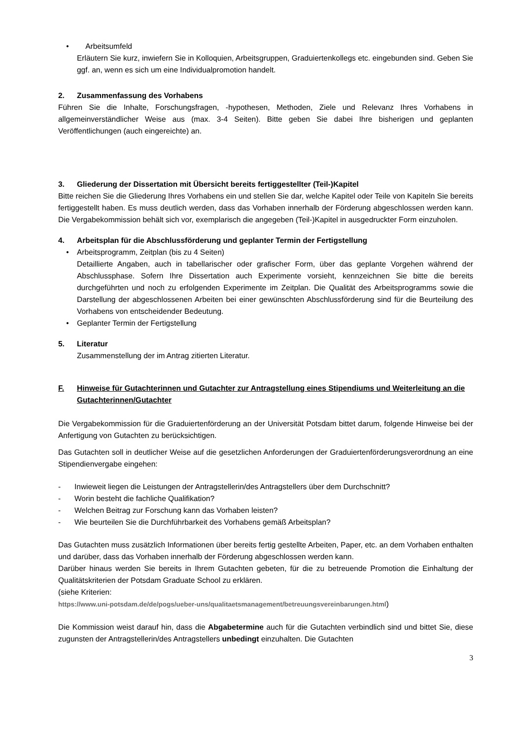• Arbeitsumfeld
Erläutern Sie kurz, inwiefern Sie in Kolloquien, Arbeitsgruppen, Graduiertenkollegs etc. eingebunden sind. Geben Sie ggf. an, wenn es sich um eine Individualpromotion handelt.
2. Zusammenfassung des Vorhabens
Führen Sie die Inhalte, Forschungsfragen, -hypothesen, Methoden, Ziele und Relevanz Ihres Vorhabens in allgemeinverständlicher Weise aus (max. 3-4 Seiten). Bitte geben Sie dabei Ihre bisherigen und geplanten Veröffentlichungen (auch eingereichte) an.
3. Gliederung der Dissertation mit Übersicht bereits fertiggestellter (Teil-)Kapitel
Bitte reichen Sie die Gliederung Ihres Vorhabens ein und stellen Sie dar, welche Kapitel oder Teile von Kapiteln Sie bereits fertiggestellt haben. Es muss deutlich werden, dass das Vorhaben innerhalb der Förderung abgeschlossen werden kann. Die Vergabekommission behält sich vor, exemplarisch die angegeben (Teil-)Kapitel in ausgedruckter Form einzuholen.
4. Arbeitsplan für die Abschlussförderung und geplanter Termin der Fertigstellung
• Arbeitsprogramm, Zeitplan (bis zu 4 Seiten)
Detaillierte Angaben, auch in tabellarischer oder grafischer Form, über das geplante Vorgehen während der Abschlussphase. Sofern Ihre Dissertation auch Experimente vorsieht, kennzeichnen Sie bitte die bereits durchgeführten und noch zu erfolgenden Experimente im Zeitplan. Die Qualität des Arbeitsprogramms sowie die Darstellung der abgeschlossenen Arbeiten bei einer gewünschten Abschlussförderung sind für die Beurteilung des Vorhabens von entscheidender Bedeutung.
• Geplanter Termin der Fertigstellung
5. Literatur
Zusammenstellung der im Antrag zitierten Literatur.
F. Hinweise für Gutachterinnen und Gutachter zur Antragstellung eines Stipendiums und Weiterleitung an die Gutachterinnen/Gutachter
Die Vergabekommission für die Graduiertenförderung an der Universität Potsdam bittet darum, folgende Hinweise bei der Anfertigung von Gutachten zu berücksichtigen.
Das Gutachten soll in deutlicher Weise auf die gesetzlichen Anforderungen der Graduiertenförderungsverordnung an eine Stipendienvergabe eingehen:
- Inwieweit liegen die Leistungen der Antragstellerin/des Antragstellers über dem Durchschnitt?
- Worin besteht die fachliche Qualifikation?
- Welchen Beitrag zur Forschung kann das Vorhaben leisten?
- Wie beurteilen Sie die Durchführbarkeit des Vorhabens gemäß Arbeitsplan?
Das Gutachten muss zusätzlich Informationen über bereits fertig gestellte Arbeiten, Paper, etc. an dem Vorhaben enthalten und darüber, dass das Vorhaben innerhalb der Förderung abgeschlossen werden kann.
Darüber hinaus werden Sie bereits in Ihrem Gutachten gebeten, für die zu betreuende Promotion die Einhaltung der Qualitätskriterien der Potsdam Graduate School zu erklären.
(siehe Kriterien:
https://www.uni-potsdam.de/de/pogs/ueber-uns/qualitaetsmanagement/betreuungsvereinbarungen.html)
Die Kommission weist darauf hin, dass die Abgabetermine auch für die Gutachten verbindlich sind und bittet Sie, diese zugunsten der Antragstellerin/des Antragstellers unbedingt einzuhalten. Die Gutachten
3